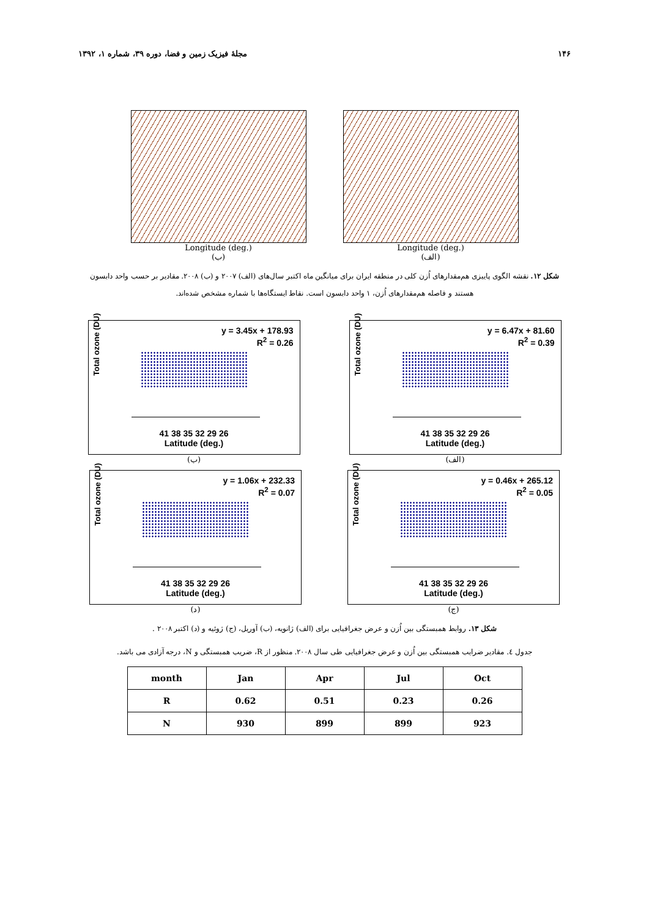۱۴۶ مجلهٔ فیزیک زمین و فضا، دوره ۳۹، شماره ۱، ۱۳۹۲
Longitude (deg.)
(الف)
Longitude (deg.)
(ب)
شکل ۱۲. نقشه الگوی پاییزی هم‌مقدارهای اُزن کلی در منطقه ایران برای میانگین ماه اکتبر سال‌های (الف) ۲۰۰۷ و (ب) ۲۰۰۸. مقادیر بر حسب واحد دابسون هستند و فاصله هم‌مقدارهای اُزن، ۱ واحد دابسون است. نقاط ایستگاه‌ها با شماره مشخص شده‌اند.
y = 6.47x + 81.60
R<sup>2</sup> = 0.39
Total ozone (DU)
26 29 32 35 38 41
Latitude (deg.)
(الف)
y = 3.45x + 178.93
R<sup>2</sup> = 0.26
Total ozone (DU)
26 29 32 35 38 41
Latitude (deg.)
(ب)
y = 0.46x + 265.12
R<sup>2</sup> = 0.05
Total ozone (DU)
26 29 32 35 38 41
Latitude (deg.)
(ج)
y = 1.06x + 232.33
R<sup>2</sup> = 0.07
Total ozone (DU)
26 29 32 35 38 41
Latitude (deg.)
(د)
شکل ۱۳. روابط همبستگی بین اُزن و عرض جغرافیایی برای (الف) ژانویه، (ب) آوریل، (ج) ژوئیه و (د) اکتبر ۲۰۰۸ .
جدول ٤. مقادیر ضرایب همبستگی بین اُزن و عرض جغرافیایی طی سال ۲۰۰۸. منظور از R، ضریب همبستگی و N، درجه آزادی می باشد.
| month | Jan | Apr | Jul | Oct |
| --- | --- | --- | --- | --- |
| R | 0.62 | 0.51 | 0.23 | 0.26 |
| N | 930 | 899 | 899 | 923 |